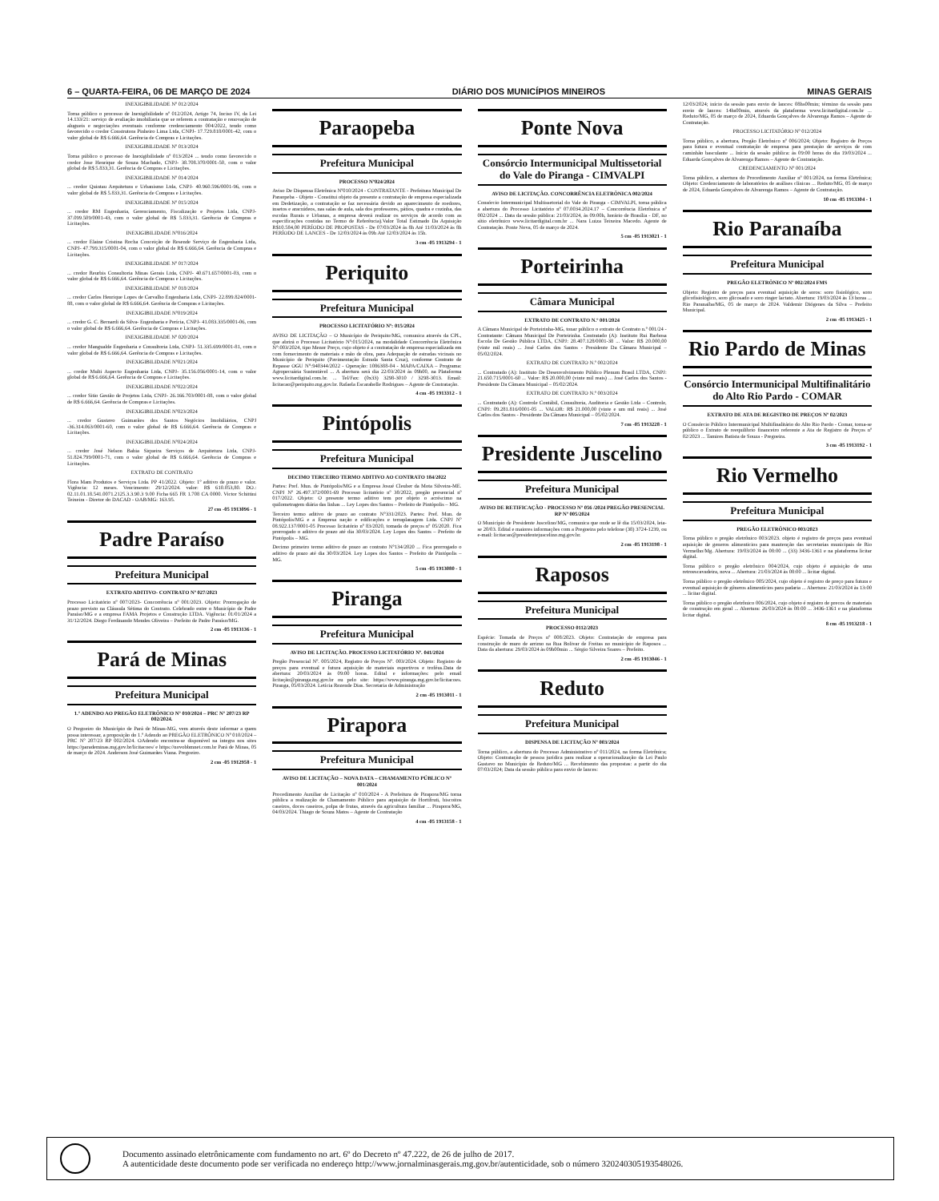6 – QUARTA-FEIRA, 06 DE MARÇO DE 2024 DIÁRIO DOS MUNICÍPIOS MINEIROS MINAS GERAIS
INEXIGIBILIDADE Nº 012/2024
Torna público o processo de Inexigibilidade nº 012/2024, Artigo 74, Inciso IV, da Lei 14.133/21: serviço de avaliação imobiliaria que se referem a contratação e renovação de alugueis e negociações eventuais conforme credenciamento 004/2022, tendo como favorecido o credor Construtora Pinheiro Lima Ltda, CNPJ- 17.729.818/0001-42, com o valor global de R$ 6.666,64. Gerência de Compras e Licitações.
INEXIGIBILIDADE Nº 013/2024
Torna público o processo de Inexigibilidade nº 013/2024 ... tendo como favorecido o credor Jose Henrique de Souza Machado, CNPJ- 38.708.370/0001-50, com o valor global de R$ 5.833,31. Gerência de Compras e Licitações.
INEXIGIBILIDADE Nº 014/2024
... credor Quintau Arquitetura e Urbanismo Ltda, CNPJ- 40.960.596/0001-96, com o valor global de R$ 5.833,31. Gerência de Compras e Licitações.
INEXIGIBILIDADE Nº 015/2024
... credor RM Engenharia, Gerenciamento, Fiscalização e Projetos Ltda, CNPJ- 37.099.509/0001-43, com o valor global de R$ 5.833,31. Gerência de Compras e Licitações.
INEXIGIBILIDADE Nº016/2024
... credor Elaine Cristina Rocha Conceição de Resende Serviço de Engenharia Ltda, CNPJ- 47.799.315/0001-04, com o valor global de R$ 6.666,64. Gerência de Compras e Licitações.
INEXIGIBILIDADE Nº 017/2024
... credor Reurbis Consultoria Minas Gerais Ltda, CNPJ- 40.671.657/0001-03, com o valor global de R$ 6.666,64. Gerência de Compras e Licitações.
INEXIGIBILIDADE Nº 018/2024
... credor Carlos Henrique Lopes de Carvalho Engenharia Ltda, CNPJ- 22.899.824/0001-88, com o valor global de R$ 6.666,64. Gerência de Compras e Licitações.
INEXIGIBILIDADE Nº019/2024
... credor G. C. Bernardi da Silva- Engenharia e Perícia, CNPJ- 41.083.335/0001-06, com o valor global de R$ 6.666,64. Gerência de Compras e Licitações.
INEXIGIBILIDADE Nº 020/2024
... credor Mangualde Engenharia e Consultoria Ltda, CNPJ- 51.335.699/0001-81, com o valor global de R$ 6.666,64. Gerência de Compras e Licitações.
INEXIGIBILIDADE Nº021/2024
... credor Multi Aspecto Engenharia Ltda, CNPJ- 35.156.056/0001-14, com o valor global de R$ 6.666,64. Gerência de Compras e Licitações.
INEXIGIBILIDADE Nº022/2024
... credor Sitio Gestão de Projetos Ltda, CNPJ- 26.166.703/0001-88, com o valor global de R$ 6.666,64. Gerência de Compras e Licitações.
INEXIGIBILIDADE Nº023/2024
... credor Gustavo Guimarães dos Santos Negócios Imobiliários, CNPJ -36.314.063/0001-60, com o valor global de R$ 6.666,64. Gerência de Compras e Licitações.
INEXIGIBILIDADE Nº024/2024
... credor José Nelson Bahia Siqueira Serviços de Arquitetura Ltda, CNPJ- 51.824.799/0001-71, com o valor global de R$ 6.666,64. Gerência de Compras e Licitações.
EXTRATO DE CONTRATO
Flora Mam Produtos e Serviços Ltda. PP 41/2022. Objeto: 1º aditivo de prazo e valor. Vigência: 12 meses. Vencimento: 29/12/2024. valor: R$ 610.053,80. DO.: 02.11.01.18.541.0071.2125.3.3.90.3 9.00 Ficha 665 FR 1.708 CA 0000. Victor Schittini Teixeira - Diretor do DACAD - OAB/MG: 163.95.
27 cm -05 1913096 - 1
Padre Paraíso
Prefeitura Municipal
EXTRATO ADITIVO- CONTRATO Nº 027/2023
Processo Licitatório nº 007/2023- Concorrência nº 001/2023. Objeto: Prorrogação de prazo previsto na Cláusula Sétima do Contrato. Celebrado entre o Município de Padre Paraíso/MG e a empresa FAMA Projetos e Construção LTDA. Vigência: 01/01/2024 a 31/12/2024. Diego Ferdinando Mendes Oliveira – Prefeito de Padre Paraíso/MG.
2 cm -05 1913136 - 1
Pará de Minas
Prefeitura Municipal
1.º ADENDO AO PREGÃO ELETRÔNICO Nº 010/2024 – PRC Nº 207/23 RP 002/2024.
O Pregoeiro do Município de Pará de Minas-MG, vem através deste informar a quem possa interessar, a proposição do 1.º Adendo ao PREGÃO ELETRÔNICO Nº 010/2024 – PRC Nº 207/23 RP 002/2024. OAdendo encontra-se disponível na íntegra nos sites https://parademinas.mg.gov.br/licitacoes/ e https://novobbmnet.com.br Pará de Minas, 05 de março de 2024. Anderson José Guimarães Viana. Pregoeiro.
2 cm -05 1912958 - 1
Paraopeba
Prefeitura Municipal
PROCESSO Nº024/2024
Aviso De Dispensa Eletrônica Nº010/2024 - CONTRATANTE - Prefeitura Municipal De Paraopeba - Objeto - Constitui objeto da presente a contratação de empresa especializada em Dedetização, a contratação se faz necessária devido ao aparecimento de roedores, insetos e aracnídeos, nas salas de aula, sala dos professores, pátios, quadra e cozinha, das escolas Rurais e Urbanas, a empresa deverá realizar os serviços de acordo com as especificações contidas no Termo de Referência).Valor Total Estimado Da Aquisição R$10.584,00 PERÍODO DE PROPOSTAS - De 07/03/2024 às 8h Até 11/03/2024 às 8h PERÍODO DE LANCES - De 12/03/2024 às 09h Até 12/03/2024 às 15h.
3 cm -05 1913294 - 1
Periquito
Prefeitura Municipal
PROCESSO LICITATÓRIO Nº: 015/2024
AVISO DE LICITAÇÃO – O Município de Periquito/MG, comunica através da CPL, que abrirá o Processo Licitatório Nº:015/2024, na modalidade Concorrência Eletrônica N°:003/2024, tipo Menor Preço, cujo objeto é a contratação de empresa especializada em com fornecimento de materiais e mão de obra, para Adequação de estradas vicinais no Município de Periquito (Pavimentação Estrada Santa Cruz), conforme Contrato de Repasse OGU N°:940344/2022 - Operação: 1086388-04 - MAPA/CAIXA – Programa: Agropecuária Sustentável ... A abertura será dia 22/03/2024 às 09h00, na Plataforma www.licitardigital.com.br. ... Tel/Fax: (0x33) 3298-3010 / 3298-3013. Email: licitacao@periquito.mg.gov.br. Rafaela Escarabelle Rodrigues – Agente de Contratação.
4 cm -05 1913312 - 1
Pintópolis
Prefeitura Municipal
DECIMO TERCEIRO TERMO ADITIVO AO CONTRATO 184/2022
Partes: Pref. Mun. de Pintópolis/MG e a Empresa Josué Cleuber da Mota Silveira-ME. CNPJ Nº 26.497.372/0001-69 Processo licitatório nº 38/2022, pregão presencial nº 017/2022. Objeto: O presente termo aditivo tem por objeto o acréscimo na quilometragem diária das linhas ... Ley Lopes dos Santos – Prefeito de Pintópolis – MG.
Terceiro termo aditivo de prazo ao contrato N°331/2023. Partes: Pref. Mun. de Pintópolis/MG e a Empresa nação e edificações e terraplanagem Ltda. CNPJ Nº 08.922.137/0001-05 Processo licitatório nº 83/2020, tomada de preços nº 05/2020. Fica prorrogado o aditivo de prazo até dia 30/03/2024. Ley Lopes dos Santos – Prefeito de Pintópolis – MG.
Decimo primeiro termo aditivo de prazo ao contrato N°134/2020 ... Fica prorrogado o aditivo de prazo até dia 30/03/2024. Ley Lopes dos Santos – Prefeito de Pintópolis – MG.
5 cm -05 1913080 - 1
Piranga
Prefeitura Municipal
AVISO DE LICITAÇÃO. PROCESSO LICITATÓRIO Nº. 041/2024
Pregão Presencial Nº. 005/2024, Registro de Preços Nº. 003/2024. Objeto: Registro de preços para eventual e futura aquisição de materiais esportivos e troféus.Data de abertura: 20/03/2024 às 09:00 horas. Edital e informações: pelo email licitação@piranga.mg.gov.br ou pelo site: https://www.piranga.mg.gov.br/licitacoes. Piranga, 05/03/2024. Letícia Rezende Dias. Secretaria de Administração
2 cm -05 1913011 - 1
Pirapora
Prefeitura Municipal
AVISO DE LICITAÇÃO – NOVA DATA – CHAMAMENTO PÚBLICO Nº 001/2024
Procedimento Auxiliar de Licitação nº 010/2024 - A Prefeitura de Pirapora/MG torna pública a realização de Chamamento Público para aquisição de Hortifruti, biscoitos caseiros, doces caseiros, polpa de frutas, através da agricultura familiar ... Pirapora/MG, 04/03/2024. Thiago de Souza Matos – Agente de Contratação
4 cm -05 1913158 - 1
Ponte Nova
Consórcio Intermunicipal Multissetorial do Vale do Piranga - CIMVALPI
AVISO DE LICITAÇÃO. CONCORRÊNCIA ELETRÔNICA 002/2024
Consórcio Intermunicipal Multissetorial do Vale do Piranga - CIMVALPI, torna pública a abertura do Processo Licitatório nº 07.0034.2024.17 – Concorrência Eletrônica nº 002/2024 ... Data da sessão pública: 21/03/2024, às 09:00h, horário de Brasília - DF, no sítio eletrônico www.licitardigital.com.br ... Nara Luiza Teixeira Macedo. Agente de Contratação. Ponte Nova, 05 de março de 2024.
5 cm -05 1913021 - 1
Porteirinha
Câmara Municipal
EXTRATO DE CONTRATO N.º 001/2024
A Câmara Municipal de Porteirinha-MG, tonar público o extrato de Contrato n.º 001/24 - Contratante: Câmara Municipal De Porteirinha. Contratado (A): Instituto Rui Barbosa Escola De Gestão Pública LTDA, CNPJ: 28.407.128/0001-38 ... Valor: R$ 20.000,00 (vinte mil reais) ... José Carlos dos Santos - Presidente Da Câmara Municipal – 05/02/2024.
EXTRATO DE CONTRATO N.º 002/2024
... Contratado (A): Instituto De Desenvolvimento Público Plenum Brasil LTDA, CNPJ: 21.650.715/0001-60 ... Valor: R$ 20.000,00 (vinte mil reais) ... José Carlos dos Santos - Presidente Da Câmara Municipal – 05/02/2024.
EXTRATO DE CONTRATO N.º 003/2024
... Contratado (A): Controle Contábil, Consultoria, Auditoria e Gestão Ltda – Controle, CNPJ: 09.281.816/0001-05 ... VALOR: R$ 21.000,00 (vinte e um mil reais) ... José Carlos dos Santos - Presidente Da Câmara Municipal – 05/02/2024.
7 cm -05 1913228 - 1
Presidente Juscelino
Prefeitura Municipal
AVISO DE RETIFICAÇÃO - PROCESSO Nº 056 /2024 PREGÃO PRESENCIAL RP Nº 005/2024
O Município de Presidente Juscelino/MG, comunica que onde se lê dia 15/03/2024, leia-se 20/03. Edital e maiores informações com a Pregoeira pelo telefone (38) 3724-1239, ou e-mail: licitacao@presidentejuscelino.mg.gov.br.
2 cm -05 1913198 - 1
Raposos
Prefeitura Municipal
PROCESSO 0112/2023
Espécie: Tomada de Preços nº 008/2023. Objeto: Contratação de empresa para construção de muro de arrimo na Rua Bolivar de Freitas no município de Raposos ... Data da abertura: 29/03/2024 às 09h00min ... Sérgio Silveira Soares – Prefeito.
2 cm -05 1913046 - 1
Reduto
Prefeitura Municipal
DISPENSA DE LICITAÇÃO Nº 003/2024
Torna público, a abertura do Processo Administrativo nº 011/2024, na forma Eletrônica; Objeto: Contratação de pessoa jurídica para realizar a operacionalização da Lei Paulo Gustavo no Município de Reduto/MG ... Recebimento das propostas: a partir do dia 07/03/2024; Data da sessão pública para envio de lances:
12/03/2024; início da sessão para envio de lances: 08hs00min; término da sessão para envio de lances: 14hs00min, através da plataforma www.licitardigital.com.br ... Reduto/MG, 05 de março de 2024, Eduarda Gonçalves de Alvarenga Ramos – Agente de Contratação.
PROCESSO LICITATÓRIO Nº 012/2024
Torna público, a abertura, Pregão Eletrônico nº 006/2024; Objeto: Registro de Preços para futura e eventual contratação de empresa para prestação de serviços de com caminhão basculante ... Início da sessão pública: às 09:00 horas do dia 19/03/2024 ... Eduarda Gonçalves de Alvarenga Ramos – Agente de Contratação.
CREDENCIAMENTO Nº 001/2024
Torna público, a abertura do Procedimento Auxiliar nº 001/2024, na forma Eletrônica; Objeto: Credenciamento de laboratórios de análises clínicas ... Reduto/MG, 05 de março de 2024, Eduarda Gonçalves de Alvarenga Ramos – Agente de Contratação.
10 cm -05 1913304 - 1
Rio Paranaíba
Prefeitura Municipal
PREGÃO ELETRÔNICO Nº 002/2024 FMS
Objeto: Registro de preços para eventual aquisição de soros: soro fisiológico, soro glicofisiológico, soro glicosado e soro ringer lactato. Abertura: 19/03/2024 às 13 horas ... Rio Paranaíba/MG, 05 de março de 2024. Valdemir Diógenes da Silva – Prefeito Municipal.
2 cm -05 1913425 - 1
Rio Pardo de Minas
Consórcio Intermunicipal Multifinalitário do Alto Rio Pardo - COMAR
EXTRATO DE ATA DE REGISTRO DE PREÇOS Nº 02/2023
O Consórcio Público Intermunicipal Multifinalitário do Alto Rio Pardo - Comar, torna-se público o Extrato de reequilíbrio financeiro referente a Ata de Registro de Preços nº 02/2023 ... Tamires Batista de Souza - Pregoeira.
3 cm -05 1913192 - 1
Rio Vermelho
Prefeitura Municipal
PREGÃO ELETRÔNICO 003/2023
Torna público o pregão eletrônico 003/2023. objeto é registro de preços para eventual aquisição de generos alimenticios para mautenção das secretarias municipais de Rio Vermelho/Mg. Abertura: 19/03/2024 às 08:00 ... (33) 3436-1361 e na plataforma licitar digital.
Torna público o pregão eletrônico 004/2024, cujo objeto é aquisição de uma retroescavadeira, nova ... Abertura: 21/03/2024 às 08:00 ... licitar digital.
Torna público o pregão eletrônico 005/2024, cujo objeto é registro de preço para futura e eventual aquisição de gêneros alimentícios para padaria ... Abertura: 21/03/2024 às 13:00 ... licitar digital.
Torna público o pregão eletrônico 006/2024, cujo objeto é registro de precos de materiais de construção em geral ... Abertura: 26/03/2024 às 08:00 ... 3436-1361 e na plataforma licitar digital.
8 cm -05 1913218 - 1
Documento assinado eletrônicamente com fundamento no art. 6º do Decreto nº 47.222, de 26 de julho de 2017.
A autenticidade deste documento pode ser verificada no endereço http://www.jornalminasgerais.mg.gov.br/autenticidade, sob o número 320240305193548026.